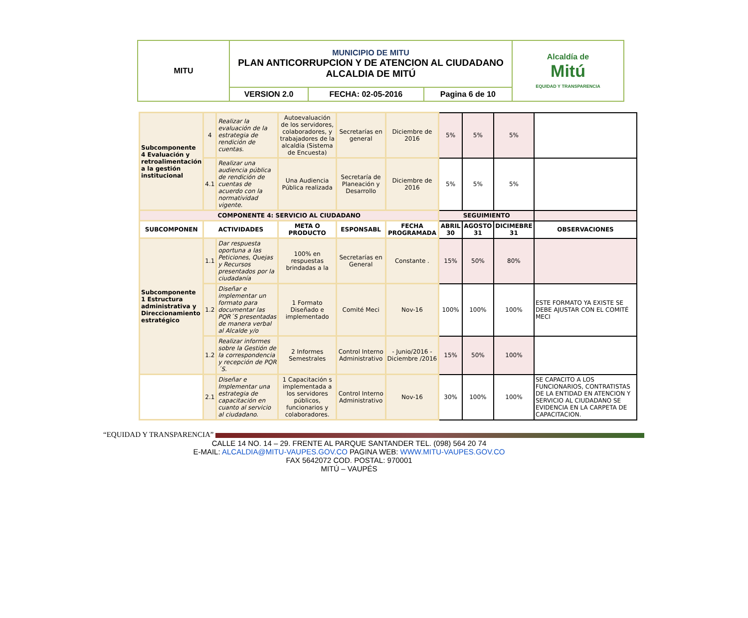| MITU | MUNICIPIO DE MITU PLAN ANTICORRUPCION Y DE ATENCION AL CIUDADANO ALCALDIA DE MITÚ | | | Alcaldía de Mitú EQUIDAD Y TRANSPARENCIA |
| | VERSION 2.0 | FECHA: 02-05-2016 | Pagina 6 de 10 | |
| Subcomponente 4 Evaluación y retroalimentación a la gestión institucional | 4 | Realizar la evaluación de la estrategia de rendición de cuentas. | Autoevaluación de los servidores, colaboradores, y trabajadores de la alcaldía (Sistema de Encuesta) | Secretarías en general | Diciembre de 2016 | 5% | 5% | 5% | |
| | 4.1 | Realizar una audiencia pública de rendición de cuentas de acuerdo con la normatividad vigente. | Una Audiencia Pública realizada | Secretaría de Planeación y Desarrollo | Diciembre de 2016 | 5% | 5% | 5% | |
| COMPONENTE 4: SERVICIO AL CIUDADANO | | | | | | SEGUIMIENTO | | | |
| SUBCOMPONEN | ACTIVIDADES | | META O PRODUCTO | ESPONSABL | FECHA PROGRAMADA | ABRIL 30 | AGOSTO 31 | DICIMEBRE 31 | OBSERVACIONES |
| Subcomponente 1 Estructura administrativa y Direccionamiento estratégico | 1.1 | Dar respuesta oportuna a las Peticiones, Quejas y Recursos presentados por la ciudadanía | 100% en respuestas brindadas a la | Secretarías en General | Constante . | 15% | 50% | 80% | |
| | 1.2 | Diseñar e implementar un formato para documentar las PQR´S presentadas de manera verbal al Alcalde y/o | 1 Formato Diseñado e implementado | Comité Meci | Nov-16 | 100% | 100% | 100% | ESTE FORMATO YA EXISTE SE DEBE AJUSTAR CON EL COMITÉ MECI |
| | 1.2 | Realizar informes sobre la Gestión de la correspondencia y recepción de PQR´S. | 2 Informes Semestrales | Control Interno Administrativo | - Junio/2016 - Diciembre /2016 | 15% | 50% | 100% | |
| | 2.1 | Diseñar e Implementar una estrategia de capacitación en cuanto al servicio al ciudadano. | 1 Capacitación s implementada a los servidores públicos, funcionarios y colaboradores. | Control Interno Administrativo | Nov-16 | 30% | 100% | 100% | SE CAPACITO A LOS FUNCIONARIOS, CONTRATISTAS DE LA ENTIDAD EN ATENCION Y SERVICIO AL CIUDADANO SE EVIDENCIA EN LA CARPETA DE CAPACITACION. |
“EQUIDAD Y TRANSPARENCIA”
CALLE 14 NO. 14 – 29. FRENTE AL PARQUE SANTANDER TEL. (098) 564 20 74
E-MAIL: ALCALDIA@MITU-VAUPES.GOV.CO PAGINA WEB: WWW.MITU-VAUPES.GOV.CO
FAX 5642072 COD. POSTAL: 970001
MITÚ – VAUPÉS